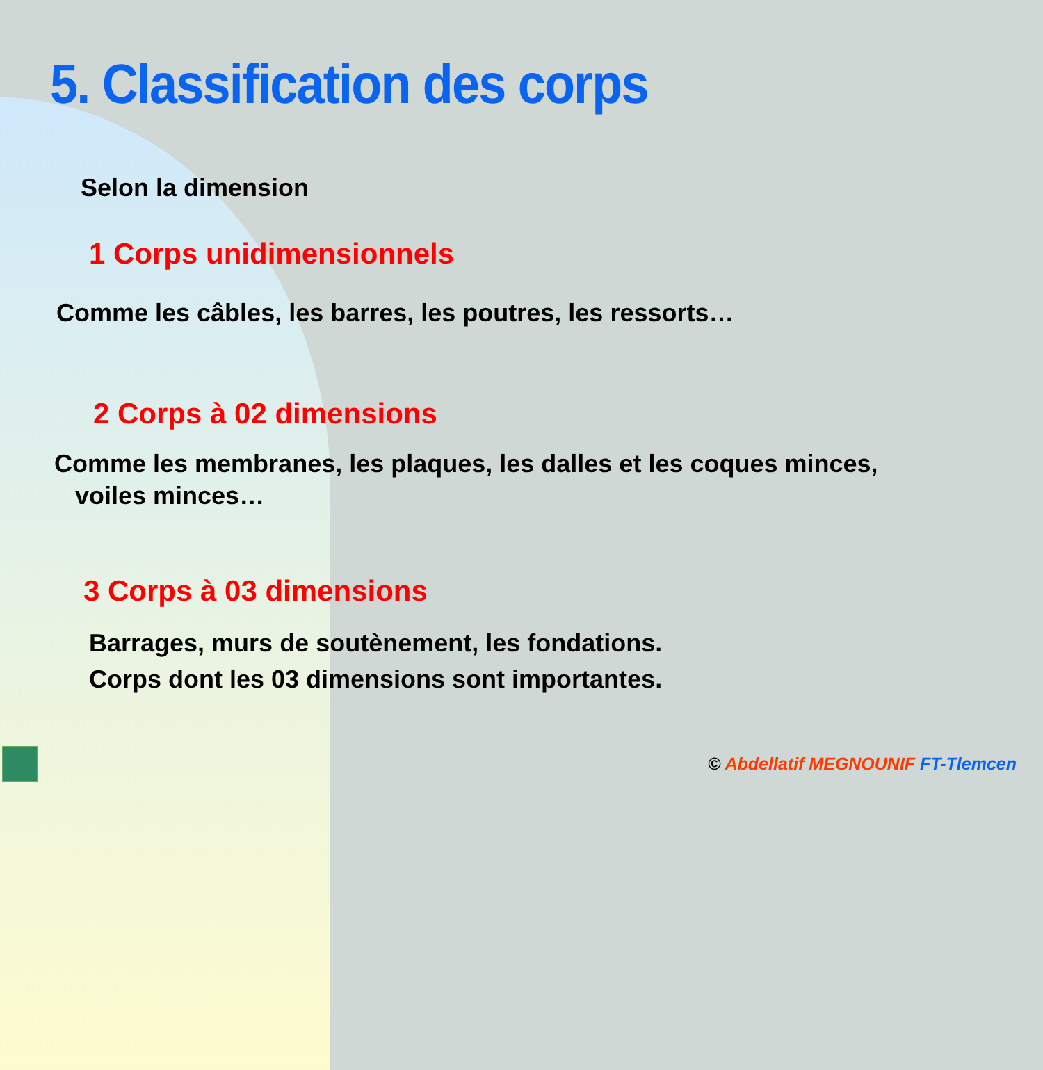5. Classification des corps
Selon la dimension
1 Corps unidimensionnels
Comme les câbles, les barres, les poutres, les ressorts…
2 Corps à 02 dimensions
Comme les membranes, les plaques, les dalles et les coques minces,
voiles minces…
3 Corps à 03 dimensions
Barrages, murs de soutènement, les fondations.
Corps dont les 03 dimensions sont importantes.
© Abdellatif MEGNOUNIF FT-Tlemcen